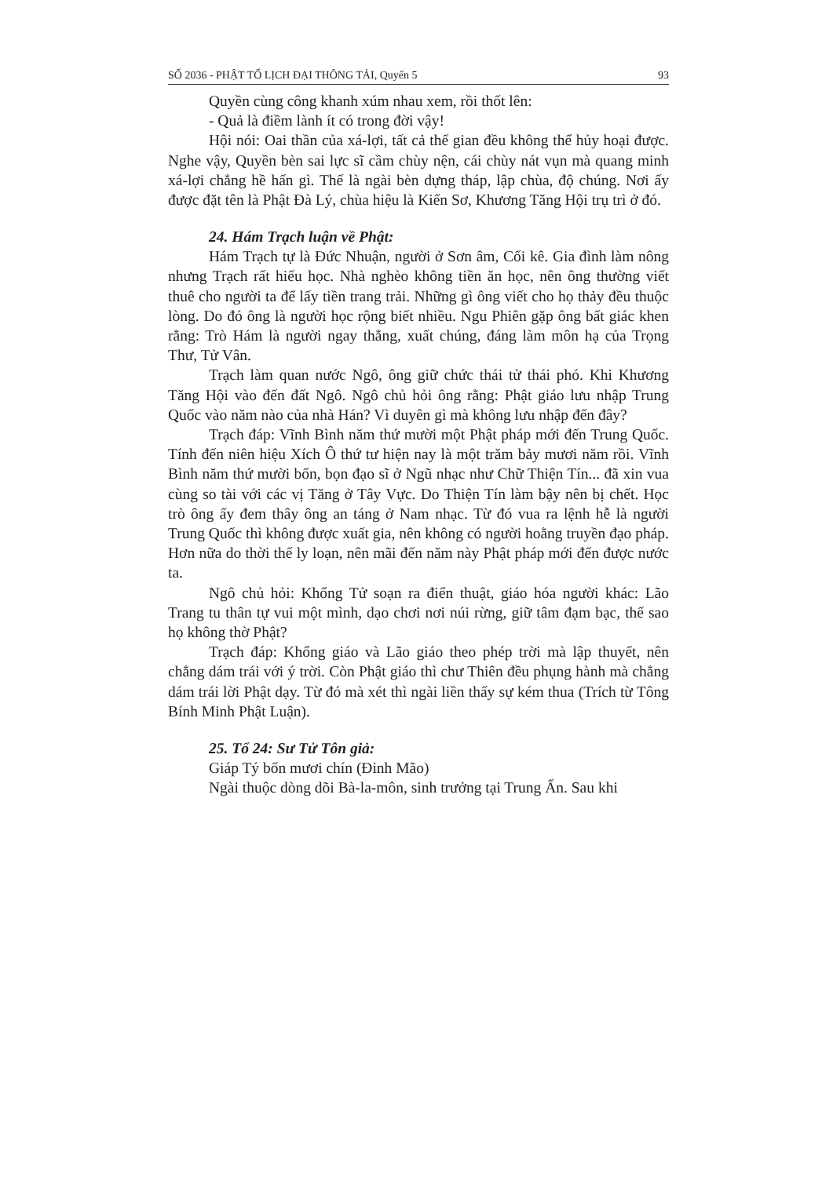SỐ 2036 - PHẬT TỔ LỊCH ĐẠI THÔNG TẢI, Quyển 5 93
Quyền cùng công khanh xúm nhau xem, rồi thốt lên:
- Quả là điềm lành ít có trong đời vậy!
Hội nói: Oai thần của xá-lợi, tất cả thế gian đều không thể hủy hoại được. Nghe vậy, Quyền bèn sai lực sĩ cầm chùy nện, cái chùy nát vụn mà quang minh xá-lợi chẳng hề hấn gì. Thế là ngài bèn dựng tháp, lập chùa, độ chúng. Nơi ấy được đặt tên là Phật Đà Lý, chùa hiệu là Kiến Sơ, Khương Tăng Hội trụ trì ở đó.
24. Hám Trạch luận về Phật:
Hám Trạch tự là Đức Nhuận, người ở Sơn âm, Cối kê. Gia đình làm nông nhưng Trạch rất hiếu học. Nhà nghèo không tiền ăn học, nên ông thường viết thuê cho người ta để lấy tiền trang trải. Những gì ông viết cho họ thảy đều thuộc lòng. Do đó ông là người học rộng biết nhiều. Ngu Phiên gặp ông bất giác khen rằng: Trò Hám là người ngay thẳng, xuất chúng, đáng làm môn hạ của Trọng Thư, Tử Vân.
Trạch làm quan nước Ngô, ông giữ chức thái tử thái phó. Khi Khương Tăng Hội vào đến đất Ngô. Ngô chủ hỏi ông rằng: Phật giáo lưu nhập Trung Quốc vào năm nào của nhà Hán? Vì duyên gì mà không lưu nhập đến đây?
Trạch đáp: Vĩnh Bình năm thứ mười một Phật pháp mới đến Trung Quốc. Tính đến niên hiệu Xích Ô thứ tư hiện nay là một trăm bảy mươi năm rồi. Vĩnh Bình năm thứ mười bốn, bọn đạo sĩ ở Ngũ nhạc như Chữ Thiện Tín... đã xin vua cùng so tài với các vị Tăng ở Tây Vực. Do Thiện Tín làm bậy nên bị chết. Học trò ông ấy đem thây ông an táng ở Nam nhạc. Từ đó vua ra lệnh hễ là người Trung Quốc thì không được xuất gia, nên không có người hoằng truyền đạo pháp. Hơn nữa do thời thế ly loạn, nên mãi đến năm này Phật pháp mới đến được nước ta.
Ngô chủ hỏi: Khổng Tử soạn ra điển thuật, giáo hóa người khác: Lão Trang tu thân tự vui một mình, dạo chơi nơi núi rừng, giữ tâm đạm bạc, thế sao họ không thờ Phật?
Trạch đáp: Khổng giáo và Lão giáo theo phép trời mà lập thuyết, nên chẳng dám trái với ý trời. Còn Phật giáo thì chư Thiên đều phụng hành mà chẳng dám trái lời Phật dạy. Từ đó mà xét thì ngài liền thấy sự kém thua (Trích từ Tông Bính Minh Phật Luận).
25. Tổ 24: Sư Tử Tôn giả:
Giáp Tý bốn mươi chín (Đinh Mão)
Ngài thuộc dòng dõi Bà-la-môn, sinh trưởng tại Trung Ấn. Sau khi